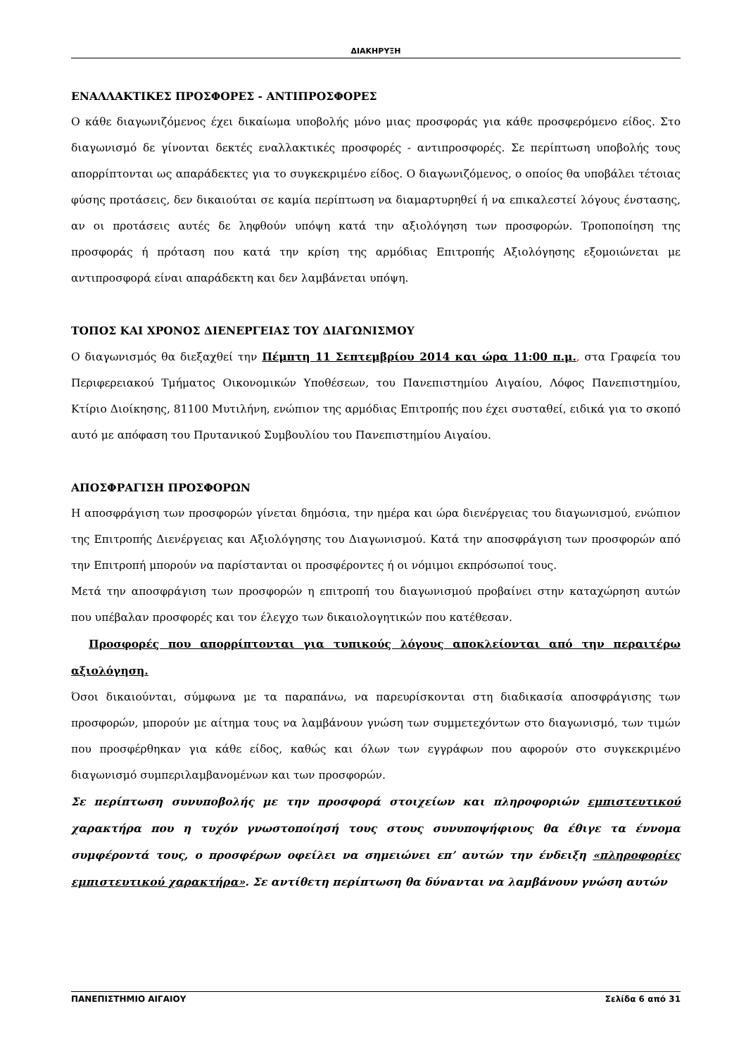ΔΙΑΚΗΡΥΞΗ
ΕΝΑΛΛΑΚΤΙΚΕΣ ΠΡΟΣΦΟΡΕΣ - ΑΝΤΙΠΡΟΣΦΟΡΕΣ
Ο κάθε διαγωνιζόμενος έχει δικαίωμα υποβολής μόνο μιας προσφοράς για κάθε προσφερόμενο είδος. Στο διαγωνισμό δε γίνονται δεκτές εναλλακτικές προσφορές - αντιπροσφορές. Σε περίπτωση υποβολής τους απορρίπτονται ως απαράδεκτες για το συγκεκριμένο είδος. Ο διαγωνιζόμενος, ο οποίος θα υποβάλει τέτοιας φύσης προτάσεις, δεν δικαιούται σε καμία περίπτωση να διαμαρτυρηθεί ή να επικαλεστεί λόγους ένστασης, αν οι προτάσεις αυτές δε ληφθούν υπόψη κατά την αξιολόγηση των προσφορών. Τροποποίηση της προσφοράς ή πρόταση που κατά την κρίση της αρμόδιας Επιτροπής Αξιολόγησης εξομοιώνεται με αντιπροσφορά είναι απαράδεκτη και δεν λαμβάνεται υπόψη.
ΤΟΠΟΣ ΚΑΙ ΧΡΟΝΟΣ ΔΙΕΝΕΡΓΕΙΑΣ ΤΟΥ ΔΙΑΓΩΝΙΣΜΟΥ
Ο διαγωνισμός θα διεξαχθεί την Πέμπτη 11 Σεπτεμβρίου 2014 και ώρα 11:00 π.μ., στα Γραφεία του Περιφερειακού Τμήματος Οικονομικών Υποθέσεων, του Πανεπιστημίου Αιγαίου, Λόφος Πανεπιστημίου, Κτίριο Διοίκησης, 81100 Μυτιλήνη, ενώπιον της αρμόδιας Επιτροπής που έχει συσταθεί, ειδικά για το σκοπό αυτό με απόφαση του Πρυτανικού Συμβουλίου του Πανεπιστημίου Αιγαίου.
ΑΠΟΣΦΡΑΓΙΣΗ ΠΡΟΣΦΟΡΩΝ
Η αποσφράγιση των προσφορών γίνεται δημόσια, την ημέρα και ώρα διενέργειας του διαγωνισμού, ενώπιον της Επιτροπής Διενέργειας και Αξιολόγησης του Διαγωνισμού. Κατά την αποσφράγιση των προσφορών από την Επιτροπή μπορούν να παρίστανται οι προσφέροντες ή οι νόμιμοι εκπρόσωποί τους.
Μετά την αποσφράγιση των προσφορών η επιτροπή του διαγωνισμού προβαίνει στην καταχώρηση αυτών που υπέβαλαν προσφορές και τον έλεγχο των δικαιολογητικών που κατέθεσαν.
Προσφορές που απορρίπτονται για τυπικούς λόγους αποκλείονται από την περαιτέρω αξιολόγηση.
Όσοι δικαιούνται, σύμφωνα με τα παραπάνω, να παρευρίσκονται στη διαδικασία αποσφράγισης των προσφορών, μπορούν με αίτημα τους να λαμβάνουν γνώση των συμμετεχόντων στο διαγωνισμό, των τιμών που προσφέρθηκαν για κάθε είδος, καθώς και όλων των εγγράφων που αφορούν στο συγκεκριμένο διαγωνισμό συμπεριλαμβανομένων και των προσφορών.
Σε περίπτωση συνυποβολής με την προσφορά στοιχείων και πληροφοριών εμπιστευτικού χαρακτήρα που η τυχόν γνωστοποίησή τους στους συνυποψήφιους θα έθιγε τα έννομα συμφέροντά τους, ο προσφέρων οφείλει να σημειώνει επ’ αυτών την ένδειξη «πληροφορίες εμπιστευτικού χαρακτήρα». Σε αντίθετη περίπτωση θα δύνανται να λαμβάνουν γνώση αυτών
ΠΑΝΕΠΙΣΤΗΜΙΟ ΑΙΓΑΙΟΥ Σελίδα 6 από 31